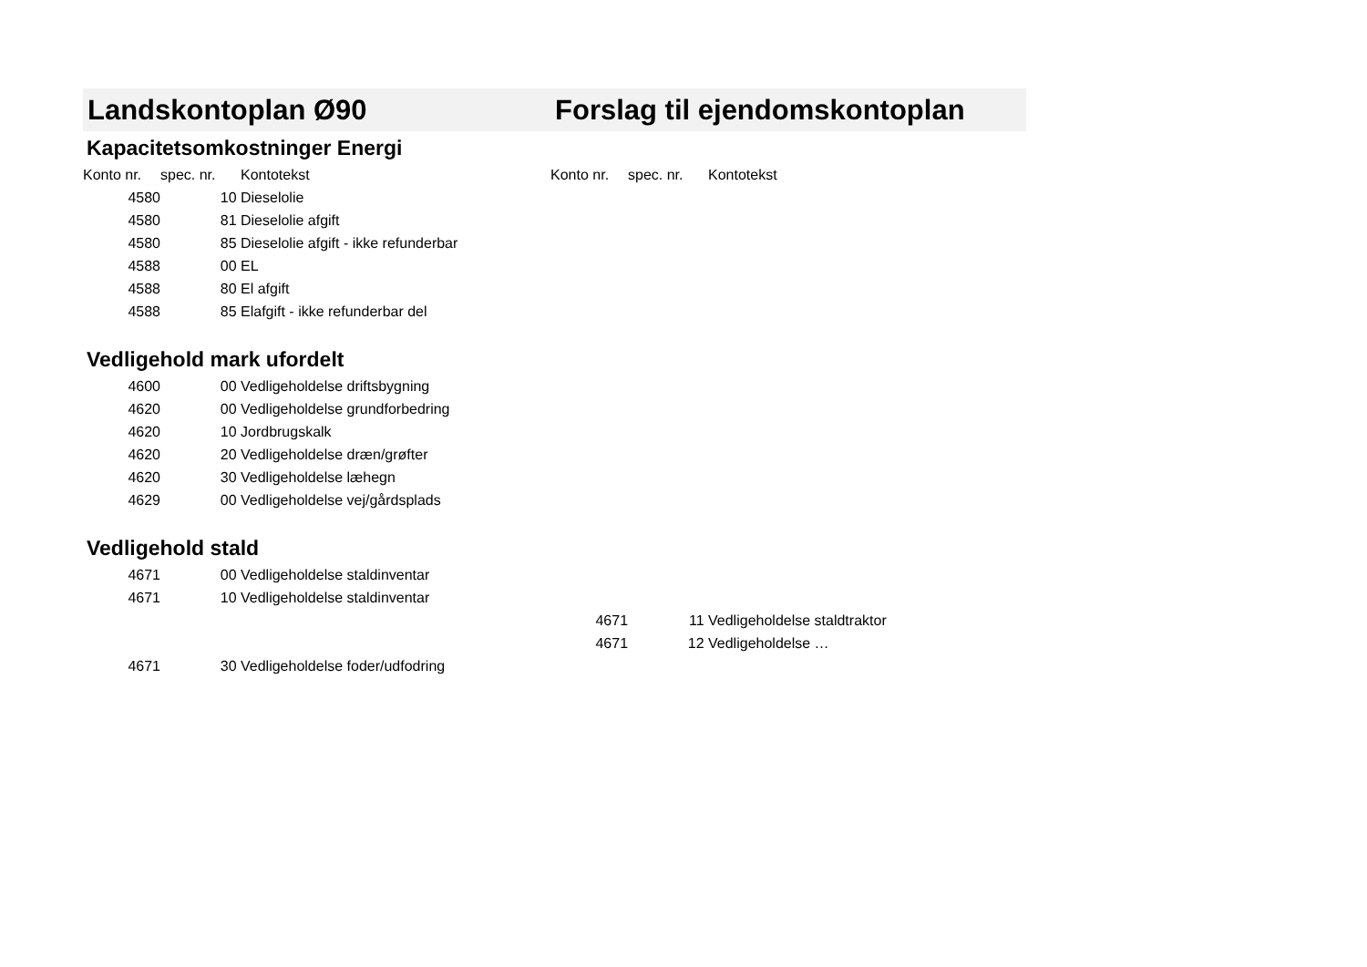| Landskontoplan Ø90 | | | Forslag til ejendomskontoplan | | |
| Kapacitetsomkostninger Energi | | | | | |
| Konto nr. | spec. nr. | Kontotekst | Konto nr. | spec. nr. | Kontotekst |
| 4580 | 10 | Dieselolie | | | |
| 4580 | 81 | Dieselolie afgift | | | |
| 4580 | 85 | Dieselolie afgift - ikke refunderbar | | | |
| 4588 | 00 | EL | | | |
| 4588 | 80 | El afgift | | | |
| 4588 | 85 | Elafgift - ikke refunderbar del | | | |
| Vedligehold mark ufordelt | | | | | |
| 4600 | 00 | Vedligeholdelse driftsbygning | | | |
| 4620 | 00 | Vedligeholdelse grundforbedring | | | |
| 4620 | 10 | Jordbrugskalk | | | |
| 4620 | 20 | Vedligeholdelse dræn/grøfter | | | |
| 4620 | 30 | Vedligeholdelse læhegn | | | |
| 4629 | 00 | Vedligeholdelse vej/gårdsplads | | | |
| Vedligehold stald | | | | | |
| 4671 | 00 | Vedligeholdelse staldinventar | | | |
| 4671 | 10 | Vedligeholdelse staldinventar | | | |
| | | | 4671 | 11 | Vedligeholdelse staldtraktor |
| | | | 4671 | 12 | Vedligeholdelse … |
| 4671 | 30 | Vedligeholdelse foder/udfodring | | | |